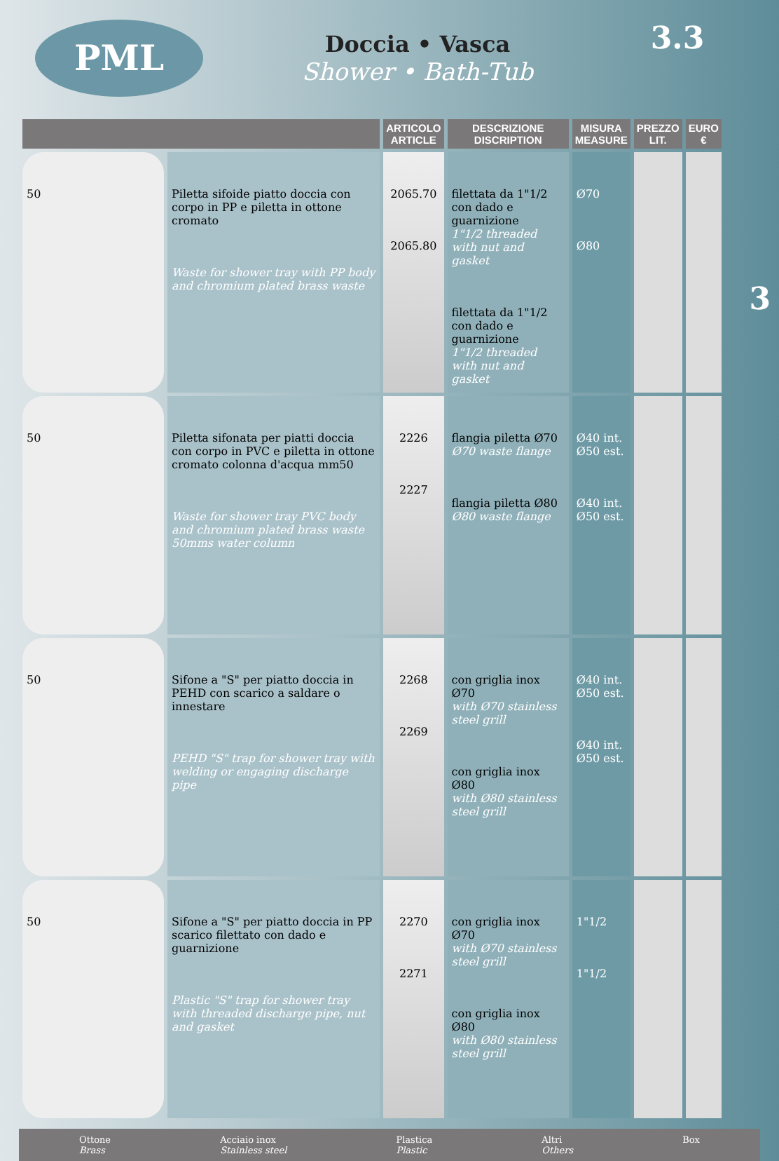PML
Doccia • Vasca
Shower • Bath-Tub
3.3
3
| | | ARTICOLO ARTICLE | DESCRIZIONE DISCRIPTION | MISURA MEASURE | PREZZO LIT. | EURO € |
| --- | --- | --- | --- | --- | --- | --- |
| 50 | Piletta sifoide piatto doccia con corpo in PP e piletta in ottone cromato Waste for shower tray with PP body and chromium plated brass waste | 2065.70 2065.80 | filettata da 1"1/2 con dado e guarnizione 1"1/2 threaded with nut and gasket filettata da 1"1/2 con dado e guarnizione 1"1/2 threaded with nut and gasket | Ø70 Ø80 | | |
| 50 | Piletta sifonata per piatti doccia con corpo in PVC e piletta in ottone cromato colonna d'acqua mm50 Waste for shower tray PVC body and chromium plated brass waste 50mms water column | 2226 2227 | flangia piletta Ø70 Ø70 waste flange flangia piletta Ø80 Ø80 waste flange | Ø40 int. Ø50 est. Ø40 int. Ø50 est. | | |
| 50 | Sifone a "S" per piatto doccia in PEHD con scarico a saldare o innestare PEHD "S" trap for shower tray with welding or engaging discharge pipe | 2268 2269 | con griglia inox Ø70 with Ø70 stainless steel grill con griglia inox Ø80 with Ø80 stainless steel grill | Ø40 int. Ø50 est. Ø40 int. Ø50 est. | | |
| 50 | Sifone a "S" per piatto doccia in PP scarico filettato con dado e guarnizione Plastic "S" trap for shower tray with threaded discharge pipe, nut and gasket | 2270 2271 | con griglia inox Ø70 with Ø70 stainless steel grill con griglia inox Ø80 with Ø80 stainless steel grill | 1"1/2 1"1/2 | | |
Ottone
Brass Acciaio inox
Stainless steel Plastica
Plastic Altri
Others Box